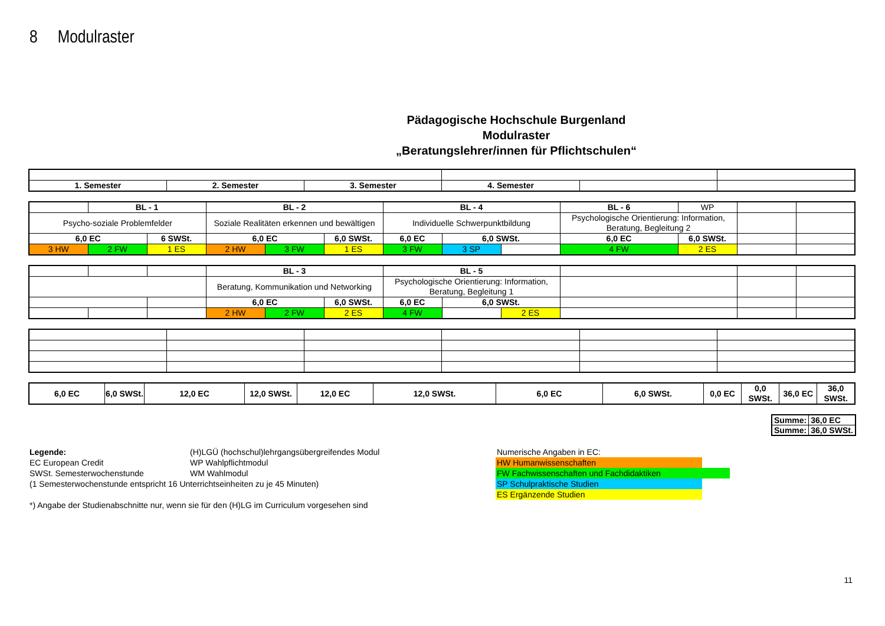8 Modulraster
Pädagogische Hochschule Burgenland
Modulraster
„Beratungslehrer/innen für Pflichtschulen“
| 1. Semester | 2. Semester | 3. Semester | 4. Semester | | |
| | BL - 1 | | BL - 2 | | | BL - 4 | | | BL - 6 | WP | | |
| Psycho-soziale Problemfelder | | | Soziale Realitäten erkennen und bewältigen | | | Individuelle Schwerpunktbildung | | | Psychologische Orientierung: Information, Beratung, Begleitung 2 | | | |
| 6,0 EC | | 6 SWSt. | 6,0 EC | | 6,0 SWSt. | 6,0 EC | 6,0 SWSt. | | 6,0 EC | 6,0 SWSt. | | |
| 3 HW | 2 FW | 1 ES | 2 HW | 3 FW | 1 ES | 3 FW | 3 SP | | 4 FW | 2 ES | | |
| | | | BL - 3 | | | BL - 5 | | | | | |
| | | | Beratung, Kommunikation und Networking | | | Psychologische Orientierung: Information, Beratung, Begleitung 1 | | | | | |
| | | | 6,0 EC | | 6,0 SWSt. | 6,0 EC | 6,0 SWSt. | | | | |
| | | | 2 HW | 2 FW | 2 ES | 4 FW | | 2 ES | | | |
| 6,0 EC | 6,0 SWSt. | 12,0 EC | 12,0 SWSt. | 12,0 EC | 12,0 SWSt. | 6,0 EC | 6,0 SWSt. | 0,0 EC | 0,0 SWSt. | 36,0 EC | 36,0 SWSt. |
| Summe: | 36,0 EC |
| Summe: | 36,0 SWSt. |
Legende:
EC European Credit
SWSt. Semesterwochenstunde
(H)LGÜ (hochschul)lehrgangsübergreifendes Modul
WP Wahlpflichtmodul
WM Wahlmodul
(1 Semesterwochenstunde entspricht 16 Unterrichtseinheiten zu je 45 Minuten)
*) Angabe der Studienabschnitte nur, wenn sie für den (H)LG im Curriculum vorgesehen sind
Numerische Angaben in EC:
HW Humanwissenschaften
FW Fachwissenschaften und Fachdidaktiken
SP Schulpraktische Studien
ES Ergänzende Studien
11